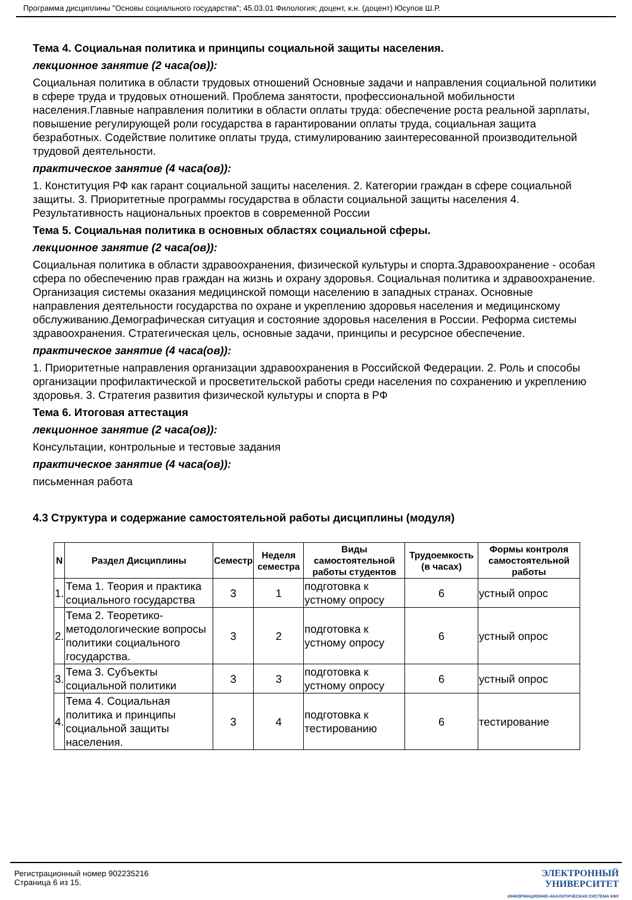Программа дисциплины "Основы социального государства"; 45.03.01 Филология; доцент, к.н. (доцент) Юсупов Ш.Р.
Тема 4. Социальная политика и принципы социальной защиты населения.
лекционное занятие (2 часа(ов)):
Социальная политика в области трудовых отношений Основные задачи и направления социальной политики в сфере труда и трудовых отношений. Проблема занятости, профессиональной мобильности населения.Главные направления политики в области оплаты труда: обеспечение роста реальной зарплаты, повышение регулирующей роли государства в гарантировании оплаты труда, социальная защита безработных. Содействие политике оплаты труда, стимулированию заинтересованной производительной трудовой деятельности.
практическое занятие (4 часа(ов)):
1. Конституция РФ как гарант социальной защиты населения. 2. Категории граждан в сфере социальной защиты. 3. Приоритетные программы государства в области социальной защиты населения 4. Результативность национальных проектов в современной России
Тема 5. Социальная политика в основных областях социальной сферы.
лекционное занятие (2 часа(ов)):
Социальная политика в области здравоохранения, физической культуры и спорта.Здравоохранение - особая сфера по обеспечению прав граждан на жизнь и охрану здоровья. Социальная политика и здравоохранение. Организация системы оказания медицинской помощи населению в западных странах. Основные направления деятельности государства по охране и укреплению здоровья населения и медицинскому обслуживанию.Демографическая ситуация и состояние здоровья населения в России. Реформа системы здравоохранения. Стратегическая цель, основные задачи, принципы и ресурсное обеспечение.
практическое занятие (4 часа(ов)):
1. Приоритетные направления организации здравоохранения в Российской Федерации. 2. Роль и способы организации профилактической и просветительской работы среди населения по сохранению и укреплению здоровья. 3. Стратегия развития физической культуры и спорта в РФ
Тема 6. Итоговая аттестация
лекционное занятие (2 часа(ов)):
Консультации, контрольные и тестовые задания
практическое занятие (4 часа(ов)):
письменная работа
4.3 Структура и содержание самостоятельной работы дисциплины (модуля)
| N | Раздел Дисциплины | Семестр | Неделя семестра | Виды самостоятельной работы студентов | Трудоемкость (в часах) | Формы контроля самостоятельной работы |
| --- | --- | --- | --- | --- | --- | --- |
| 1. | Тема 1. Теория и практика социального государства | 3 | 1 | подготовка к устному опросу | 6 | устный опрос |
| 2. | Тема 2. Теоретико-методологические вопросы политики социального государства. | 3 | 2 | подготовка к устному опросу | 6 | устный опрос |
| 3. | Тема 3. Субъекты социальной политики | 3 | 3 | подготовка к устному опросу | 6 | устный опрос |
| 4. | Тема 4. Социальная политика и принципы социальной защиты населения. | 3 | 4 | подготовка к тестированию | 6 | тестирование |
Регистрационный номер 902235216
Страница 6 из 15.
ЭЛЕКТРОННЫЙ
УНИВЕРСИТЕТ
ИНФОРМАЦИОННО-АНАЛИТИЧЕСКАЯ СИСТЕМА КФУ